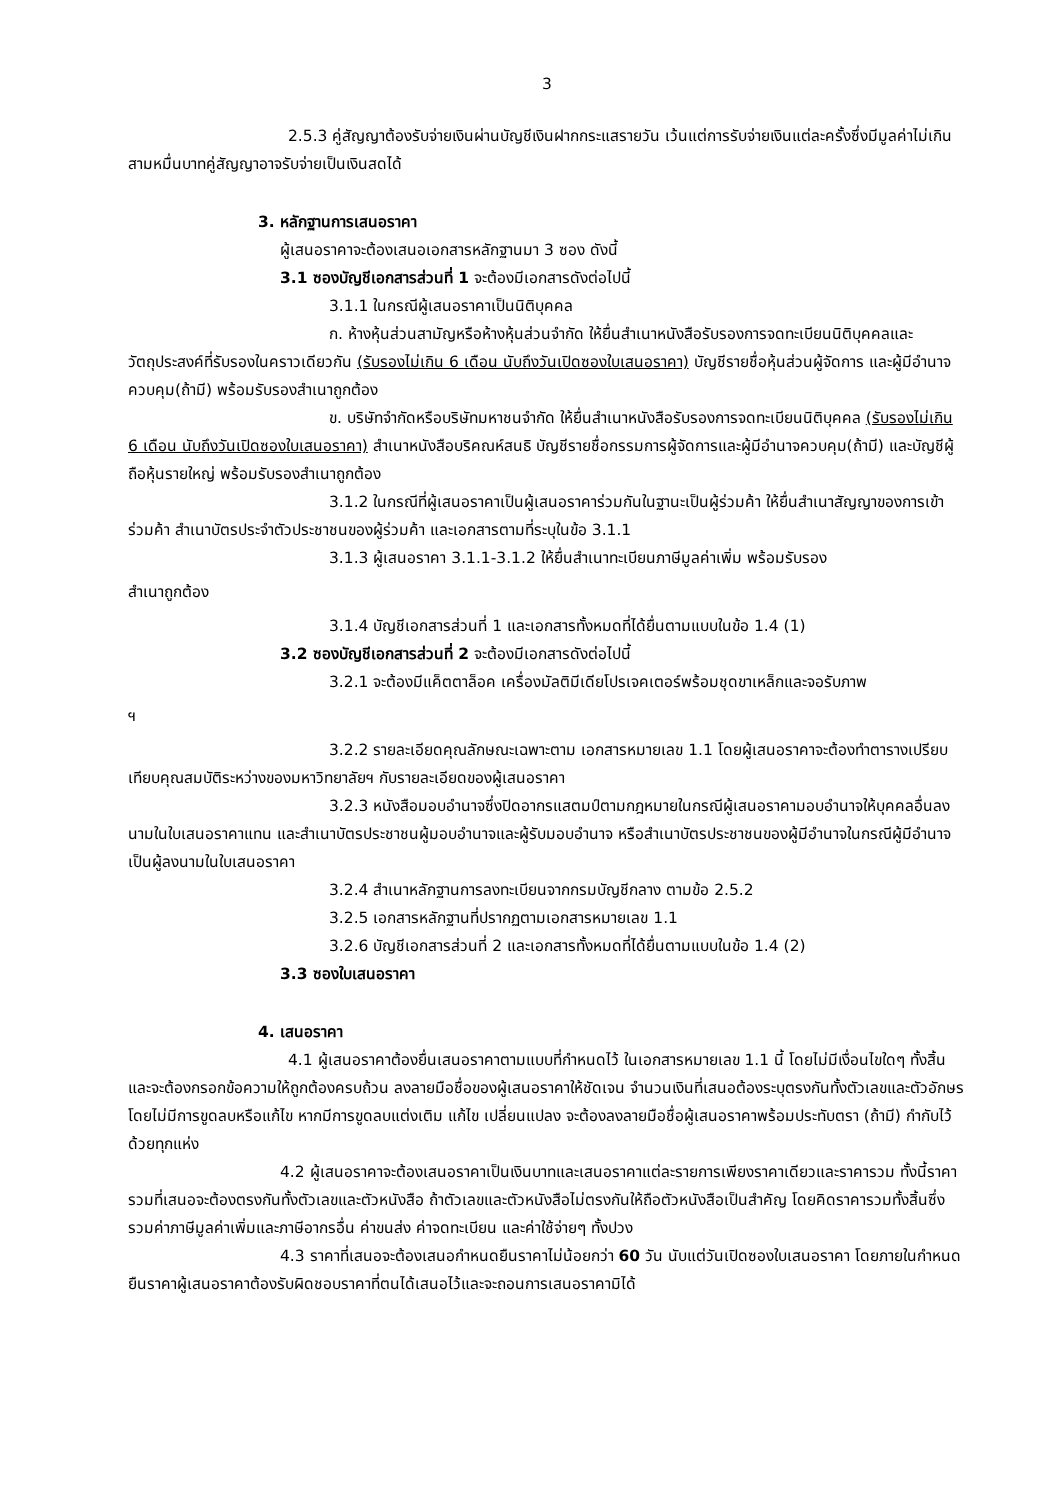3
2.5.3 คู่สัญญาต้องรับจ่ายเงินผ่านบัญชีเงินฝากกระแสรายวัน เว้นแต่การรับจ่ายเงินแต่ละครั้งซึ่งมีมูลค่าไม่เกินสามหมื่นบาทคู่สัญญาอาจรับจ่ายเป็นเงินสดได้
3. หลักฐานการเสนอราคา
ผู้เสนอราคาจะต้องเสนอเอกสารหลักฐานมา 3 ซอง ดังนี้
3.1 ซองบัญชีเอกสารส่วนที่ 1 จะต้องมีเอกสารดังต่อไปนี้
3.1.1 ในกรณีผู้เสนอราคาเป็นนิติบุคคล
ก. ห้างหุ้นส่วนสามัญหรือห้างหุ้นส่วนจำกัด ให้ยื่นสำเนาหนังสือรับรองการจดทะเบียนนิติบุคคลและวัตถุประสงค์ที่รับรองในคราวเดียวกัน (รับรองไม่เกิน 6 เดือน นับถึงวันเปิดซองใบเสนอราคา) บัญชีรายชื่อหุ้นส่วนผู้จัดการ และผู้มีอำนาจควบคุม(ถ้ามี) พร้อมรับรองสำเนาถูกต้อง
ข. บริษัทจำกัดหรือบริษัทมหาชนจำกัด ให้ยื่นสำเนาหนังสือรับรองการจดทะเบียนนิติบุคคล (รับรองไม่เกิน 6 เดือน นับถึงวันเปิดซองใบเสนอราคา) สำเนาหนังสือบริคณห์สนธิ บัญชีรายชื่อกรรมการผู้จัดการและผู้มีอำนาจควบคุม(ถ้ามี) และบัญชีผู้ถือหุ้นรายใหญ่ พร้อมรับรองสำเนาถูกต้อง
3.1.2 ในกรณีที่ผู้เสนอราคาเป็นผู้เสนอราคาร่วมกันในฐานะเป็นผู้ร่วมค้า ให้ยื่นสำเนาสัญญาของการเข้าร่วมค้า สำเนาบัตรประจำตัวประชาชนของผู้ร่วมค้า และเอกสารตามที่ระบุในข้อ 3.1.1
3.1.3 ผู้เสนอราคา 3.1.1-3.1.2 ให้ยื่นสำเนาทะเบียนภาษีมูลค่าเพิ่ม พร้อมรับรอง
สำเนาถูกต้อง
3.1.4 บัญชีเอกสารส่วนที่ 1 และเอกสารทั้งหมดที่ได้ยื่นตามแบบในข้อ 1.4 (1)
3.2 ซองบัญชีเอกสารส่วนที่ 2 จะต้องมีเอกสารดังต่อไปนี้
3.2.1 จะต้องมีแค็ตตาล็อค เครื่องมัลติมีเดียโปรเจคเตอร์พร้อมชุดขาเหล็กและจอรับภาพ
ฯ
3.2.2 รายละเอียดคุณลักษณะเฉพาะตาม เอกสารหมายเลข 1.1 โดยผู้เสนอราคาจะต้องทำตารางเปรียบเทียบคุณสมบัติระหว่างของมหาวิทยาลัยฯ กับรายละเอียดของผู้เสนอราคา
3.2.3 หนังสือมอบอำนาจซึ่งปิดอากรแสตมป์ตามกฎหมายในกรณีผู้เสนอราคามอบอำนาจให้บุคคลอื่นลงนามในใบเสนอราคาแทน และสำเนาบัตรประชาชนผู้มอบอำนาจและผู้รับมอบอำนาจ หรือสำเนาบัตรประชาชนของผู้มีอำนาจในกรณีผู้มีอำนาจเป็นผู้ลงนามในใบเสนอราคา
3.2.4 สำเนาหลักฐานการลงทะเบียนจากกรมบัญชีกลาง ตามข้อ 2.5.2
3.2.5 เอกสารหลักฐานที่ปรากฏตามเอกสารหมายเลข 1.1
3.2.6 บัญชีเอกสารส่วนที่ 2 และเอกสารทั้งหมดที่ได้ยื่นตามแบบในข้อ 1.4 (2)
3.3 ซองใบเสนอราคา
4. เสนอราคา
4.1 ผู้เสนอราคาต้องยื่นเสนอราคาตามแบบที่กำหนดไว้ ในเอกสารหมายเลข 1.1 นี้ โดยไม่มีเงื่อนไขใดๆ ทั้งสิ้น และจะต้องกรอกข้อความให้ถูกต้องครบถ้วน ลงลายมือชื่อของผู้เสนอราคาให้ชัดเจน จำนวนเงินที่เสนอต้องระบุตรงกันทั้งตัวเลขและตัวอักษร โดยไม่มีการขูดลบหรือแก้ไข หากมีการขูดลบแต่งเติม แก้ไข เปลี่ยนแปลง จะต้องลงลายมือชื่อผู้เสนอราคาพร้อมประทับตรา (ถ้ามี) กำกับไว้ด้วยทุกแห่ง
4.2 ผู้เสนอราคาจะต้องเสนอราคาเป็นเงินบาทและเสนอราคาแต่ละรายการเพียงราคาเดียวและราคารวม ทั้งนี้ราคารวมที่เสนอจะต้องตรงกันทั้งตัวเลขและตัวหนังสือ ถ้าตัวเลขและตัวหนังสือไม่ตรงกันให้ถือตัวหนังสือเป็นสำคัญ โดยคิดราคารวมทั้งสิ้นซึ่งรวมค่าภาษีมูลค่าเพิ่มและภาษีอากรอื่น ค่าขนส่ง ค่าจดทะเบียน และค่าใช้จ่ายๆ ทั้งปวง
4.3 ราคาที่เสนอจะต้องเสนอกำหนดยืนราคาไม่น้อยกว่า 60 วัน นับแต่วันเปิดซองใบเสนอราคา โดยภายในกำหนดยืนราคาผู้เสนอราคาต้องรับผิดชอบราคาที่ตนได้เสนอไว้และจะถอนการเสนอราคามิได้